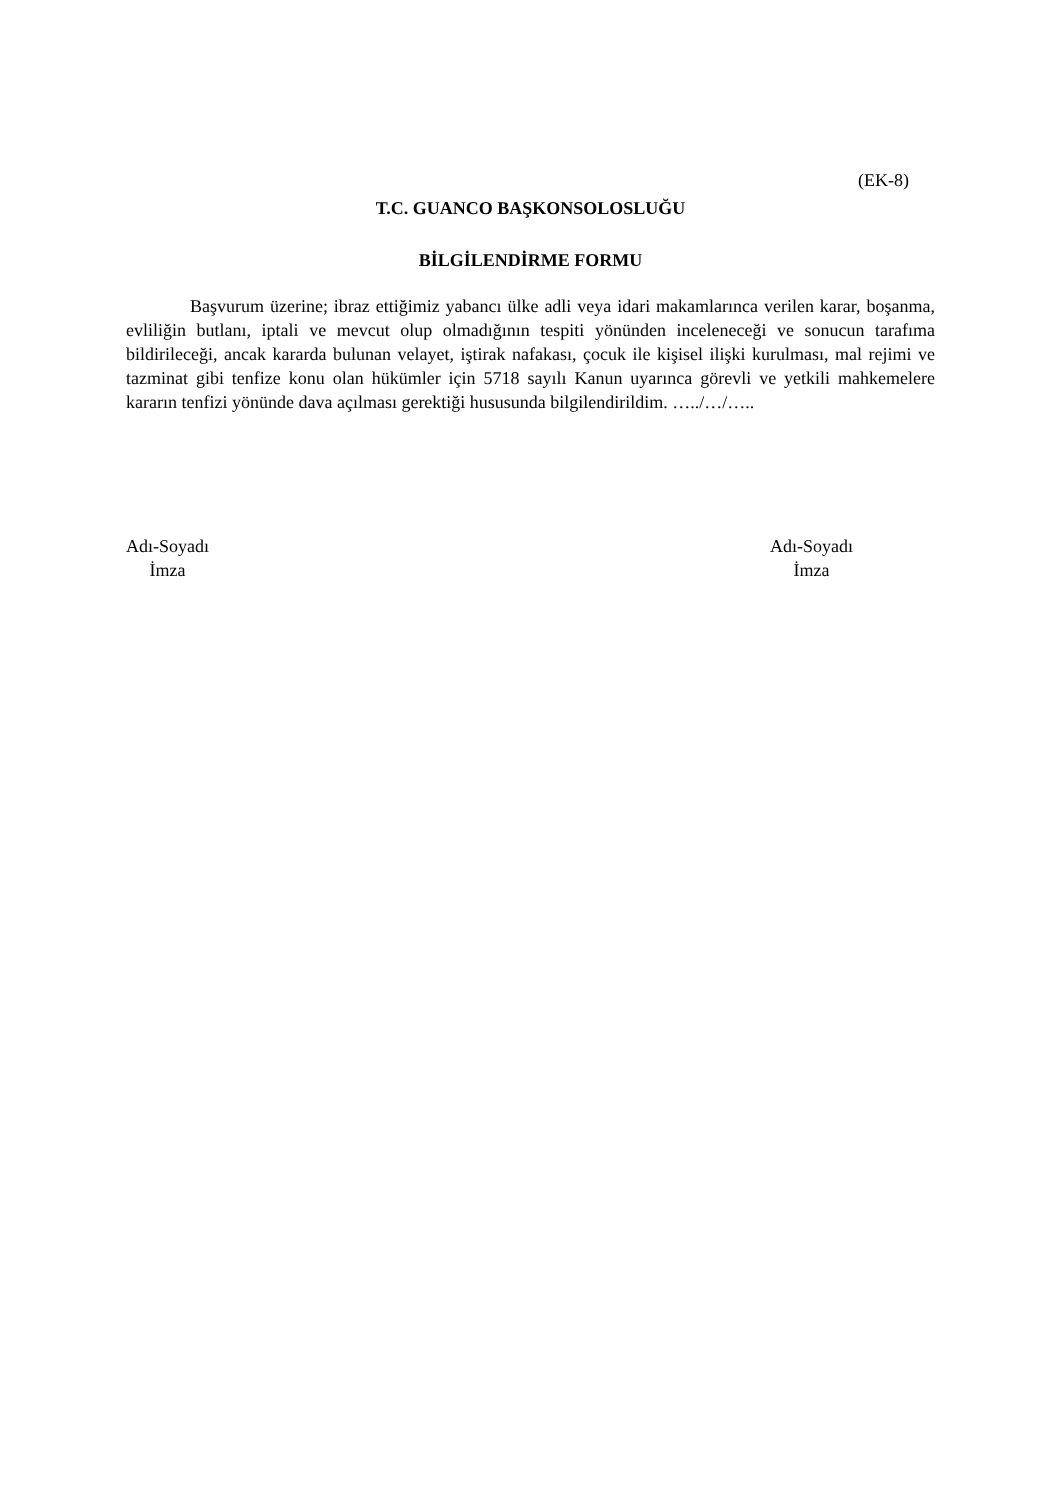(EK-8)
T.C. GUANCO BAŞKONSOLOSLUĞU
BİLGİLENDİRME FORMU
Başvurum üzerine; ibraz ettiğimiz yabancı ülke adli veya idari makamlarınca verilen karar, boşanma, evliliğin butlanı, iptali ve mevcut olup olmadığının tespiti yönünden inceleneceği ve sonucun tarafıma bildirileceği, ancak kararda bulunan velayet, iştirak nafakası, çocuk ile kişisel ilişki kurulması, mal rejimi ve tazminat gibi tenfize konu olan hükümler için 5718 sayılı Kanun uyarınca görevli ve yetkili mahkemelere kararın tenfizi yönünde dava açılması gerektiği hususunda bilgilendirildim. …../…/…..
Adı-Soyadı
İmza
Adı-Soyadı
İmza